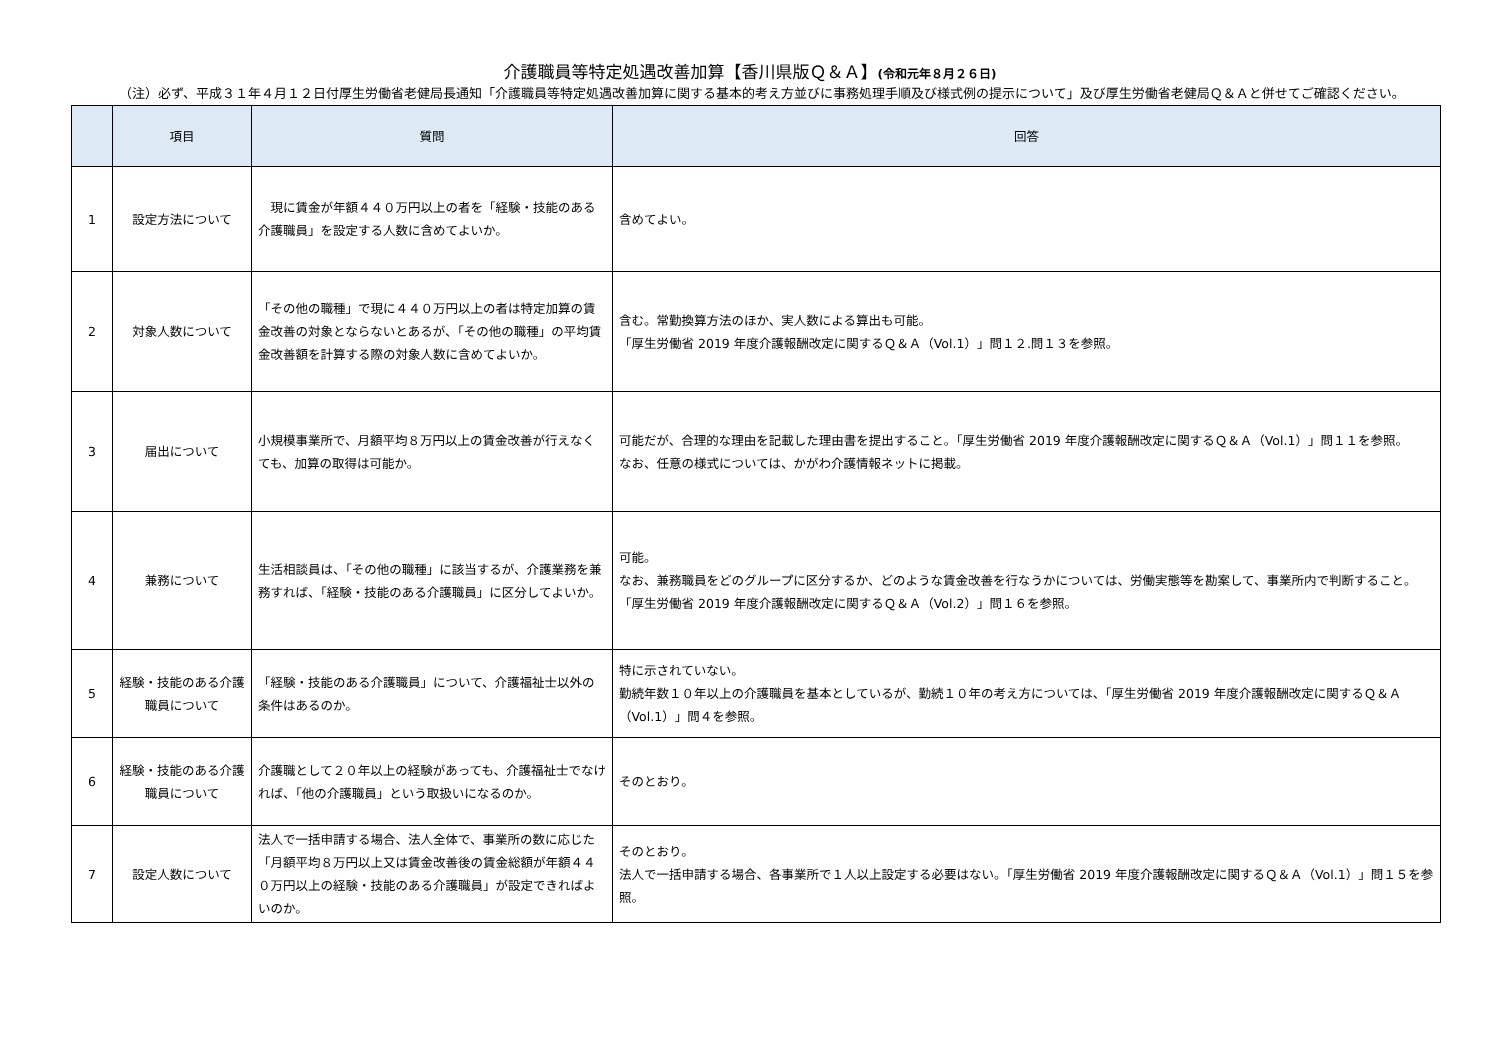介護職員等特定処遇改善加算【香川県版Ｑ＆Ａ】(令和元年８月２６日)
（注）必ず、平成３１年４月１２日付厚生労働省老健局長通知「介護職員等特定処遇改善加算に関する基本的考え方並びに事務処理手順及び様式例の提示について」及び厚生労働省老健局Ｑ＆Ａと併せてご確認ください。
| | 項目 | 質問 | 回答 |
| --- | --- | --- | --- |
| 1 | 設定方法について | 現に賃金が年額４４０万円以上の者を「経験・技能のある介護職員」を設定する人数に含めてよいか。 | 含めてよい。 |
| 2 | 対象人数について | 「その他の職種」で現に４４０万円以上の者は特定加算の賃金改善の対象とならないとあるが、「その他の職種」の平均賃金改善額を計算する際の対象人数に含めてよいか。 | 含む。常勤換算方法のほか、実人数による算出も可能。 「厚生労働省 2019 年度介護報酬改定に関するＱ＆Ａ（Vol.1）」問１２.問１３を参照。 |
| 3 | 届出について | 小規模事業所で、月額平均８万円以上の賃金改善が行えなくても、加算の取得は可能か。 | 可能だが、合理的な理由を記載した理由書を提出すること。「厚生労働省 2019 年度介護報酬改定に関するＱ＆Ａ（Vol.1）」問１１を参照。 なお、任意の様式については、かがわ介護情報ネットに掲載。 |
| 4 | 兼務について | 生活相談員は、「その他の職種」に該当するが、介護業務を兼務すれば、「経験・技能のある介護職員」に区分してよいか。 | 可能。 なお、兼務職員をどのグループに区分するか、どのような賃金改善を行なうかについては、労働実態等を勘案して、事業所内で判断すること。「厚生労働省 2019 年度介護報酬改定に関するＱ＆Ａ（Vol.2）」問１６を参照。 |
| 5 | 経験・技能のある介護職員について | 「経験・技能のある介護職員」について、介護福祉士以外の条件はあるのか。 | 特に示されていない。 勤続年数１０年以上の介護職員を基本としているが、勤続１０年の考え方については、「厚生労働省 2019 年度介護報酬改定に関するＱ＆Ａ（Vol.1）」問４を参照。 |
| 6 | 経験・技能のある介護職員について | 介護職として２０年以上の経験があっても、介護福祉士でなければ、「他の介護職員」という取扱いになるのか。 | そのとおり。 |
| 7 | 設定人数について | 法人で一括申請する場合、法人全体で、事業所の数に応じた「月額平均８万円以上又は賃金改善後の賃金総額が年額４４０万円以上の経験・技能のある介護職員」が設定できればよいのか。 | そのとおり。 法人で一括申請する場合、各事業所で１人以上設定する必要はない。「厚生労働省 2019 年度介護報酬改定に関するＱ＆Ａ（Vol.1）」問１５を参照。 |